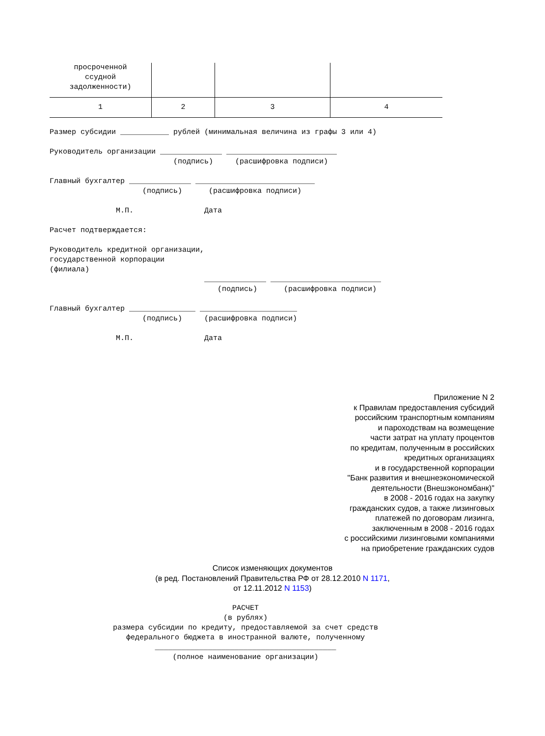| просроченной ссудной задолженности) | | | |
| 1 | 2 | 3 | 4 |
Размер субсидии ___________ рублей (минимальная величина из графы 3 или 4)

Руководитель организации ______________ _________________________
                            (подпись)     (расшифровка подписи)

Главный бухгалтер ______________ ___________________________
                     (подпись)      (расшифровка подписи)

               М.П.                Дата

Расчет подтверждается:

Руководитель кредитной организации,
государственной корпорации
(филиала)
                                   ______________ _________________________
                                      (подпись)      (расшифровка подписи)

Главный бухгалтер _______________ ______________________
                     (подпись)     (расшифровка подписи)

               М.П.                Дата
Приложение N 2
к Правилам предоставления субсидий
российским транспортным компаниям
и пароходствам на возмещение
части затрат на уплату процентов
по кредитам, полученным в российских
кредитных организациях
и в государственной корпорации
"Банк развития и внешнеэкономической
деятельности (Внешэкономбанк)"
в 2008 - 2016 годах на закупку
гражданских судов, а также лизинговых
платежей по договорам лизинга,
заключенным в 2008 - 2016 годах
с российскими лизинговыми компаниями
на приобретение гражданских судов
Список изменяющих документов
(в ред. Постановлений Правительства РФ от 28.12.2010 N 1171,
от 12.11.2012 N 1153)
РАСЧЕТ
(в рублях)
размера субсидии по кредиту, предоставляемой за счет средств
федерального бюджета в иностранной валюте, полученному
_________________________________________
(полное наименование организации)